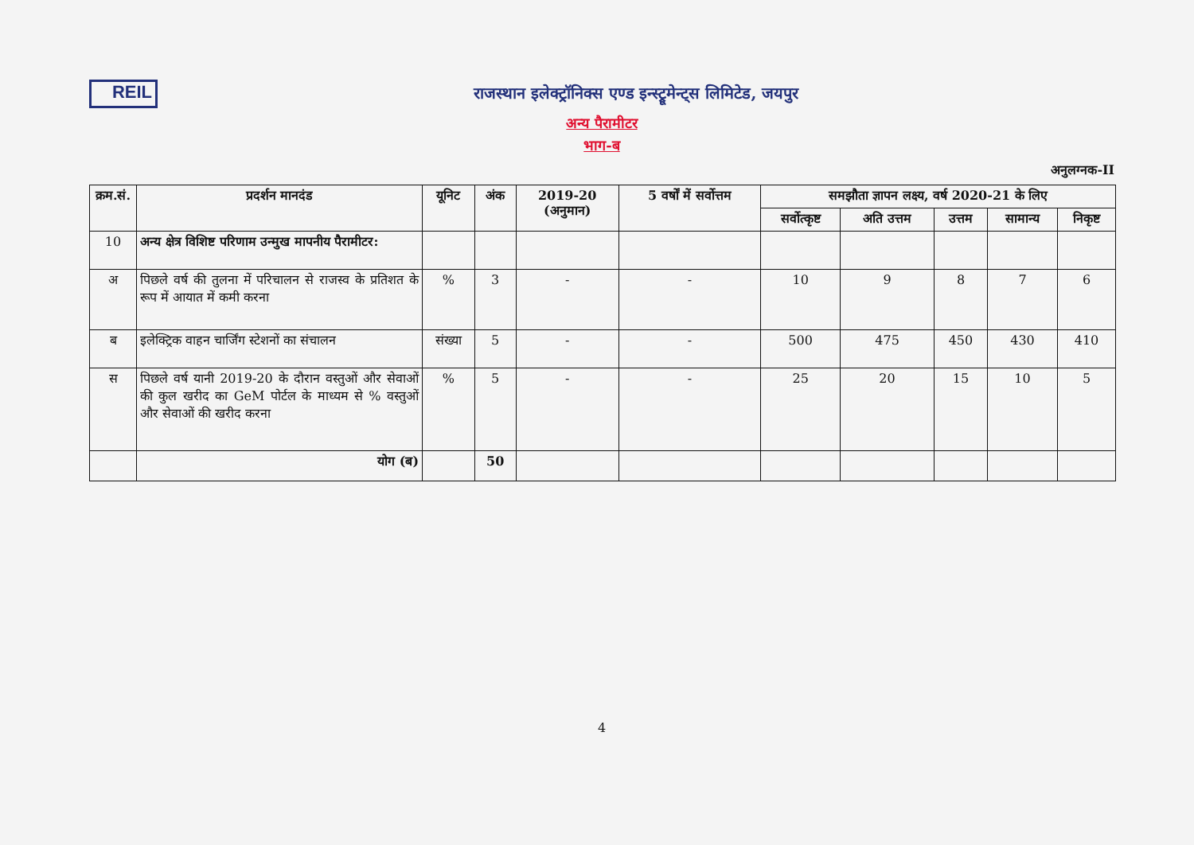REIL
राजस्थान इलेक्ट्रॉनिक्स एण्ड इन्स्ट्रूमेन्ट्स लिमिटेड, जयपुर
अन्य पैरामीटर
भाग-ब
अनुलग्नक-II
| क्रम.सं. | प्रदर्शन मानदंड | यूनिट | अंक | 2019-20 (अनुमान) | 5 वर्षों में सर्वोत्तम | समझौता ज्ञापन लक्ष्य, वर्ष 2020-21 के लिए | | | | |
| --- | --- | --- | --- | --- | --- | --- | --- | --- | --- | --- |
| | | | | | | सर्वोत्कृष्ट | अति उत्तम | उत्तम | सामान्य | निकृष्ट |
| 10 | अन्य क्षेत्र विशिष्ट परिणाम उन्मुख मापनीय पैरामीटर: | | | | | | | | | |
| अ | पिछले वर्ष की तुलना में परिचालन से राजस्व के प्रतिशत के रूप में आयात में कमी करना | % | 3 | - | - | 10 | 9 | 8 | 7 | 6 |
| ब | इलेक्ट्रिक वाहन चार्जिंग स्टेशनों का संचालन | संख्या | 5 | - | - | 500 | 475 | 450 | 430 | 410 |
| स | पिछले वर्ष यानी 2019-20 के दौरान वस्तुओं और सेवाओं की कुल खरीद का GeM पोर्टल के माध्यम से % वस्तुओं और सेवाओं की खरीद करना | % | 5 | - | - | 25 | 20 | 15 | 10 | 5 |
| | योग (ब) | | 50 | | | | | | | |
4